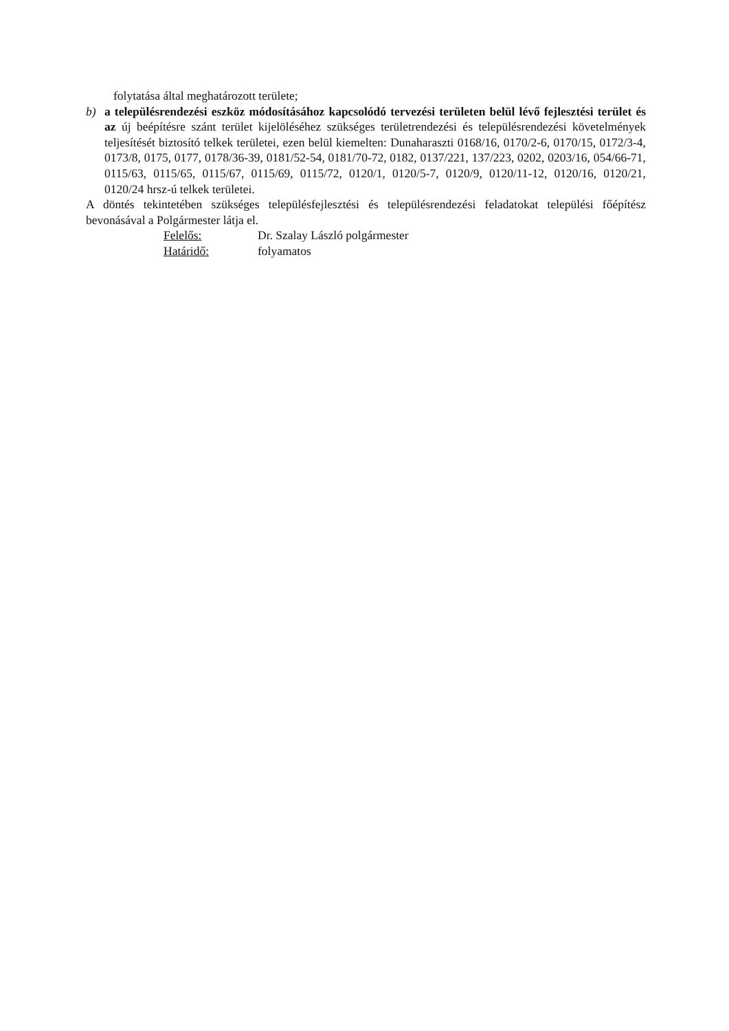folytatása által meghatározott területe;
b) a településrendezési eszköz módosításához kapcsolódó tervezési területen belül lévő fejlesztési terület és az új beépítésre szánt terület kijelöléséhez szükséges területrendezési és településrendezési követelmények teljesítését biztosító telkek területei, ezen belül kiemelten: Dunaharaszti 0168/16, 0170/2-6, 0170/15, 0172/3-4, 0173/8, 0175, 0177, 0178/36-39, 0181/52-54, 0181/70-72, 0182, 0137/221, 137/223, 0202, 0203/16, 054/66-71, 0115/63, 0115/65, 0115/67, 0115/69, 0115/72, 0120/1, 0120/5-7, 0120/9, 0120/11-12, 0120/16, 0120/21, 0120/24 hrsz-ú telkek területei.
A döntés tekintetében szükséges településfejlesztési és településrendezési feladatokat települési főépítész bevonásával a Polgármester látja el.
| Felelős: | Dr. Szalay László polgármester |
| Határidő: | folyamatos |